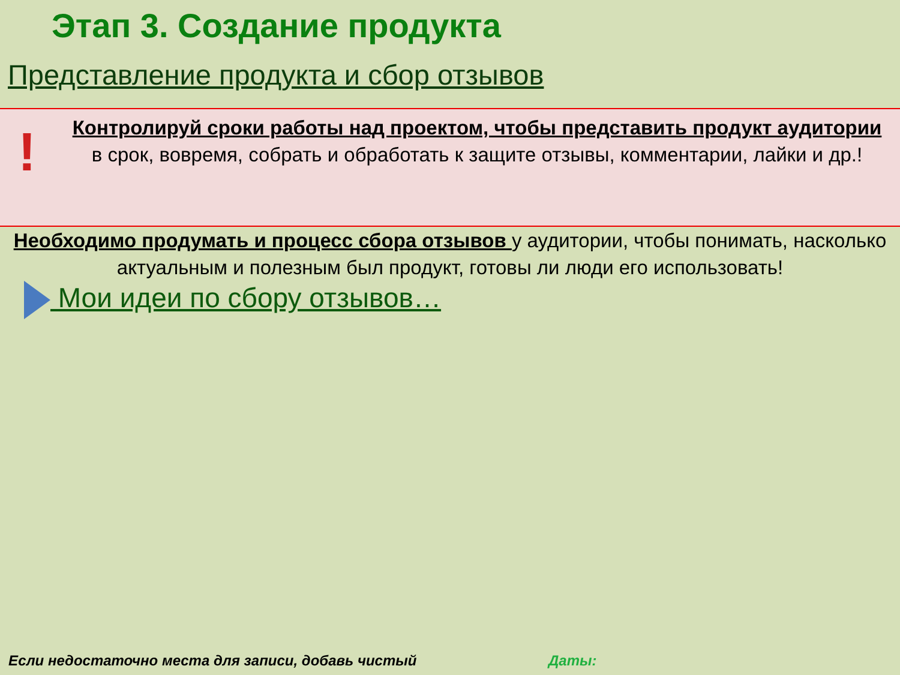Этап 3. Создание продукта
Представление продукта и сбор отзывов
!
Контролируй сроки работы над проектом, чтобы представить продукт аудитории
в срок, вовремя, собрать и обработать к защите отзывы, комментарии, лайки и др.!
Необходимо продумать и процесс сбора отзывов у аудитории, чтобы понимать, насколько актуальным и полезным был продукт, готовы ли люди его использовать!
Мои идеи по сбору отзывов…
Если недостаточно места для записи, добавь чистый Даты: